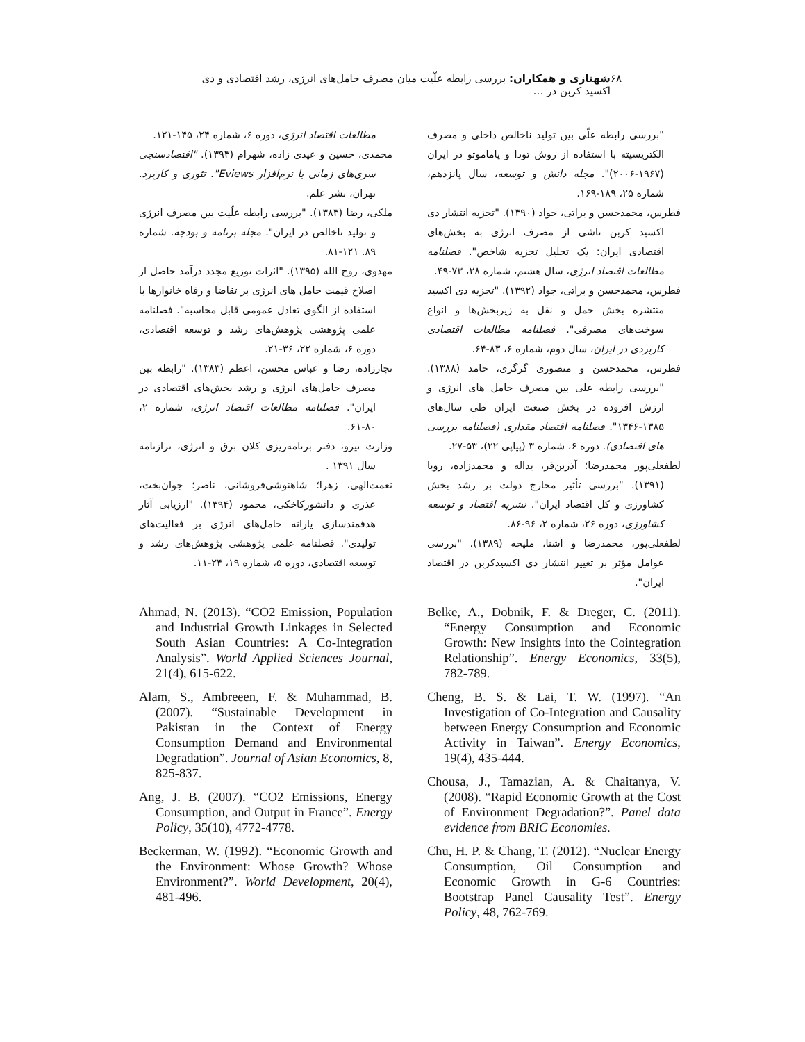۶۸ شهنازی و همکاران: بررسی رابطه علّیت میان مصرف حامل‌های انرژی، رشد اقتصادی و دی اکسید کربن در …
"بررسی رابطه علّی بین تولید ناخالص داخلی و مصرف الکتریسیته با استفاده از روش تودا و یاماموتو در ایران (۱۹۶۷-۲۰۰۶)". مجله دانش و توسعه، سال پانزدهم، شماره ۲۵، ۱۸۹-۱۶۹.
فطرس، محمدحسن و براتی، جواد (۱۳۹۰). "تجزیه انتشار دی اکسید کربن ناشی از مصرف انرژی به بخش‌های اقتصادی ایران: یک تحلیل تجزیه شاخص". فصلنامه مطالعات اقتصاد انرژی، سال هشتم، شماره ۲۸، ۷۳-۴۹.
فطرس، محمدحسن و براتی، جواد (۱۳۹۲). "تجزیه دی اکسید منتشره بخش حمل و نقل به زیربخش‌ها و انواع سوخت‌های مصرفی". فصلنامه مطالعات اقتصادی کاربردی در ایران، سال دوم، شماره ۶، ۸۳-۶۴.
فطرس، محمدحسن و منصوری گرگری، حامد (۱۳۸۸). "بررسی رابطه علی بین مصرف حامل های انرژی و ارزش افزوده در بخش صنعت ایران طی سال‌های ۱۳۸۵-۱۳۴۶". فصلنامه اقتصاد مقداری (فصلنامه بررسی های اقتصادی). دوره ۶، شماره ۳ (پیاپی ۲۲)، ۵۳-۲۷.
لطفعلی‌پور محمدرضا؛ آذرین‌فر، یداله و محمدزاده، رویا (۱۳۹۱). "بررسی تأثیر مخارج دولت بر رشد بخش کشاورزی و کل اقتصاد ایران". نشریه اقتصاد و توسعه کشاورزی، دوره ۲۶، شماره ۲، ۹۶-۸۶.
لطفعلی‌پور، محمدرضا و آشنا، ملیحه (۱۳۸۹). "بررسی عوامل مؤثر بر تغییر انتشار دی اکسیدکربن در اقتصاد ایران".
مطالعات اقتصاد انرژی، دوره ۶، شماره ۲۴، ۱۴۵-۱۲۱.
محمدی، حسین و عیدی زاده، شهرام (۱۳۹۳). "اقتصادسنجی سری‌های زمانی با نرم‌افزار Eviews". تئوری و کاربرد. تهران، نشر علم.
ملکی، رضا (۱۳۸۳). "بررسی رابطه علّیت بین مصرف انرژی و تولید ناخالص در ایران". مجله برنامه و بودجه. شماره ۸۹. ۱۲۱-۸۱.
مهدوی، روح الله (۱۳۹۵). "اثرات توزیع مجدد درآمد حاصل از اصلاح قیمت حامل های انرژی بر تقاضا و رفاه خانوارها با استفاده از الگوی تعادل عمومی قابل محاسبه". فصلنامه علمی پژوهشی پژوهش‌های رشد و توسعه اقتصادی، دوره ۶، شماره ۲۲، ۳۶-۲۱.
نجارزاده، رضا و عباس محسن، اعظم (۱۳۸۳). "رابطه بین مصرف حامل‌های انرژی و رشد بخش‌های اقتصادی در ایران". فصلنامه مطالعات اقتصاد انرژی، شماره ۲، ۸۰-۶۱.
وزارت نیرو، دفتر برنامه‌ریزی کلان برق و انرژی، ترازنامه سال ۱۳۹۱ .
نعمت‌الهی، زهرا؛ شاهنوشی‌فروشانی، ناصر؛ جوان‌بخت، عذری و دانشورکاخکی، محمود (۱۳۹۴). "ارزیابی آثار هدفمندسازی یارانه حامل‌های انرژی بر فعالیت‌های تولیدی". فصلنامه علمی پژوهشی پژوهش‌های رشد و توسعه اقتصادی، دوره ۵، شماره ۱۹، ۲۴-۱۱.
Ahmad, N. (2013). “CO2 Emission, Population and Industrial Growth Linkages in Selected South Asian Countries: A Co-Integration Analysis”. World Applied Sciences Journal, 21(4), 615-622.
Alam, S., Ambreeen, F. & Muhammad, B. (2007). “Sustainable Development in Pakistan in the Context of Energy Consumption Demand and Environmental Degradation”. Journal of Asian Economics, 8, 825-837.
Ang, J. B. (2007). “CO2 Emissions, Energy Consumption, and Output in France”. Energy Policy, 35(10), 4772-4778.
Beckerman, W. (1992). “Economic Growth and the Environment: Whose Growth? Whose Environment?”. World Development, 20(4), 481-496.
Belke, A., Dobnik, F. & Dreger, C. (2011). “Energy Consumption and Economic Growth: New Insights into the Cointegration Relationship”. Energy Economics, 33(5), 782-789.
Cheng, B. S. & Lai, T. W. (1997). “An Investigation of Co-Integration and Causality between Energy Consumption and Economic Activity in Taiwan”. Energy Economics, 19(4), 435-444.
Chousa, J., Tamazian, A. & Chaitanya, V. (2008). “Rapid Economic Growth at the Cost of Environment Degradation?”. Panel data evidence from BRIC Economies.
Chu, H. P. & Chang, T. (2012). “Nuclear Energy Consumption, Oil Consumption and Economic Growth in G-6 Countries: Bootstrap Panel Causality Test”. Energy Policy, 48, 762-769.